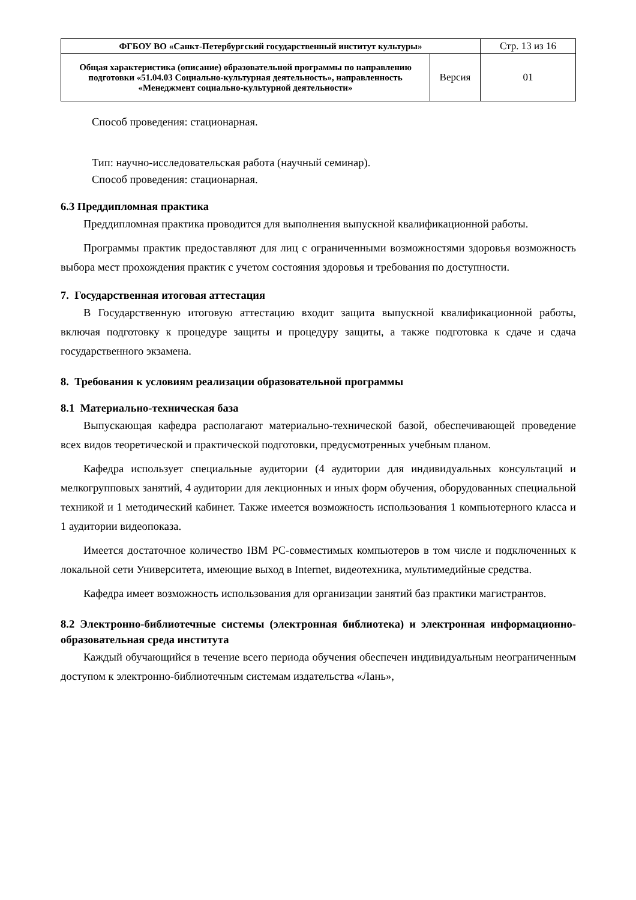| ФГБОУ ВО «Санкт-Петербургский государственный институт культуры» | | Стр. 13 из 16 |
| Общая характеристика (описание) образовательной программы по направлению подготовки «51.04.03 Социально-культурная деятельность», направленность «Менеджмент социально-культурной деятельности» | Версия | 01 |
Способ проведения: стационарная.
Тип: научно-исследовательская работа (научный семинар).
Способ проведения: стационарная.
6.3 Преддипломная практика
Преддипломная практика проводится для выполнения выпускной квалификационной работы.
Программы практик предоставляют для лиц с ограниченными возможностями здоровья возможность выбора мест прохождения практик с учетом состояния здоровья и требования по доступности.
7. Государственная итоговая аттестация
В Государственную итоговую аттестацию входит защита выпускной квалификационной работы, включая подготовку к процедуре защиты и процедуру защиты, а также подготовка к сдаче и сдача государственного экзамена.
8. Требования к условиям реализации образовательной программы
8.1 Материально-техническая база
Выпускающая кафедра располагают материально-технической базой, обеспечивающей проведение всех видов теоретической и практической подготовки, предусмотренных учебным планом.
Кафедра использует специальные аудитории (4 аудитории для индивидуальных консультаций и мелкогрупповых занятий, 4 аудитории для лекционных и иных форм обучения, оборудованных специальной техникой и 1 методический кабинет. Также имеется возможность использования 1 компьютерного класса и 1 аудитории видеопоказа.
Имеется достаточное количество IBM PC-совместимых компьютеров в том числе и подключенных к локальной сети Университета, имеющие выход в Internet, видеотехника, мультимедийные средства.
Кафедра имеет возможность использования для организации занятий баз практики магистрантов.
8.2 Электронно-библиотечные системы (электронная библиотека) и электронная информационно-образовательная среда института
Каждый обучающийся в течение всего периода обучения обеспечен индивидуальным неограниченным доступом к электронно-библиотечным системам издательства «Лань»,